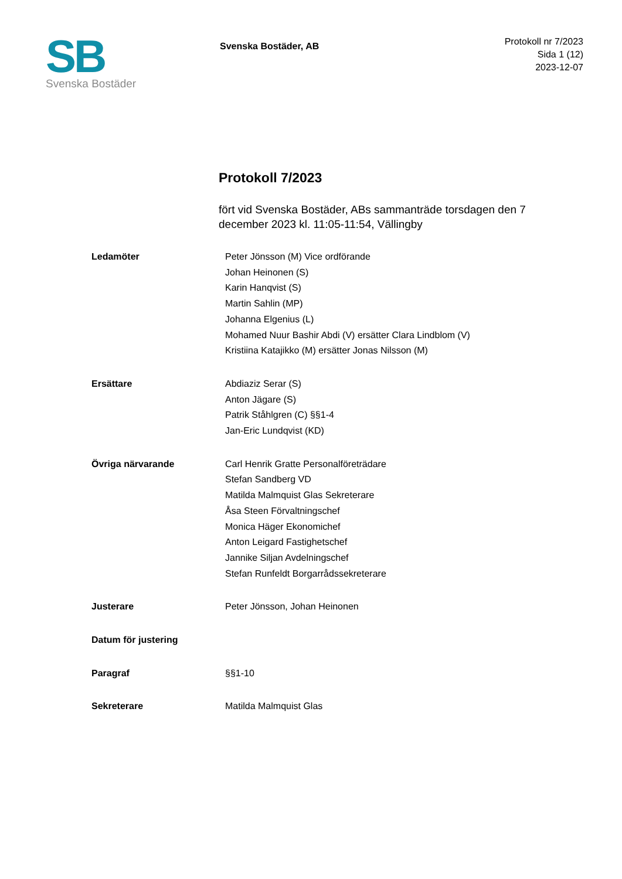SB
Svenska Bostäder
Svenska Bostäder, AB
Protokoll nr 7/2023
Sida 1 (12)
2023-12-07
Protokoll 7/2023
fört vid Svenska Bostäder, ABs sammanträde torsdagen den 7 december 2023 kl. 11:05-11:54, Vällingby
Ledamöter Peter Jönsson (M) Vice ordförande
Johan Heinonen (S)
Karin Hanqvist (S)
Martin Sahlin (MP)
Johanna Elgenius (L)
Mohamed Nuur Bashir Abdi (V) ersätter Clara Lindblom (V)
Kristiina Katajikko (M) ersätter Jonas Nilsson (M)
Ersättare Abdiaziz Serar (S)
Anton Jägare (S)
Patrik Ståhlgren (C) §§1-4
Jan-Eric Lundqvist (KD)
Övriga närvarande Carl Henrik Gratte Personalföreträdare
Stefan Sandberg VD
Matilda Malmquist Glas Sekreterare
Åsa Steen Förvaltningschef
Monica Häger Ekonomichef
Anton Leigard Fastighetschef
Jannike Siljan Avdelningschef
Stefan Runfeldt Borgarrådssekreterare
Justerare Peter Jönsson, Johan Heinonen
Datum för justering
Paragraf §§1-10
Sekreterare Matilda Malmquist Glas